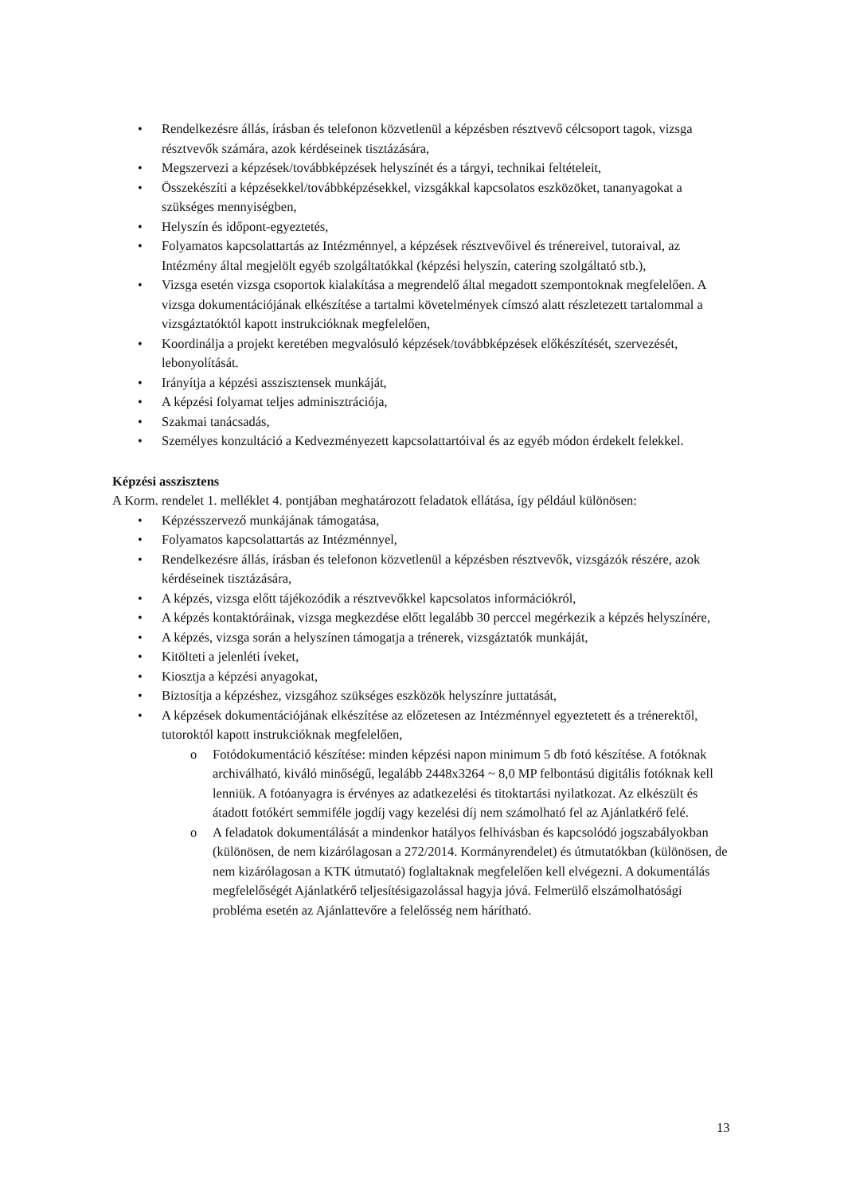• Rendelkezésre állás, írásban és telefonon közvetlenül a képzésben résztvevő célcsoport tagok, vizsga résztvevők számára, azok kérdéseinek tisztázására,
• Megszervezi a képzések/továbbképzések helyszínét és a tárgyi, technikai feltételeit,
• Összekészíti a képzésekkel/továbbképzésekkel, vizsgákkal kapcsolatos eszközöket, tananyagokat a szükséges mennyiségben,
• Helyszín és időpont-egyeztetés,
• Folyamatos kapcsolattartás az Intézménnyel, a képzések résztvevőivel és trénereivel, tutoraival, az Intézmény által megjelölt egyéb szolgáltatókkal (képzési helyszín, catering szolgáltató stb.),
• Vizsga esetén vizsga csoportok kialakítása a megrendelő által megadott szempontoknak megfelelően. A vizsga dokumentációjának elkészítése a tartalmi követelmények címszó alatt részletezett tartalommal a vizsgáztatóktól kapott instrukcióknak megfelelően,
• Koordinálja a projekt keretében megvalósuló képzések/továbbképzések előkészítését, szervezését, lebonyolítását.
• Irányítja a képzési asszisztensek munkáját,
• A képzési folyamat teljes adminisztrációja,
• Szakmai tanácsadás,
• Személyes konzultáció a Kedvezményezett kapcsolattartóival és az egyéb módon érdekelt felekkel.
Képzési asszisztens
A Korm. rendelet 1. melléklet 4. pontjában meghatározott feladatok ellátása, így például különösen:
• Képzésszervező munkájának támogatása,
• Folyamatos kapcsolattartás az Intézménnyel,
• Rendelkezésre állás, írásban és telefonon közvetlenül a képzésben résztvevők, vizsgázók részére, azok kérdéseinek tisztázására,
• A képzés, vizsga előtt tájékozódik a résztvevőkkel kapcsolatos információkról,
• A képzés kontaktóráinak, vizsga megkezdése előtt legalább 30 perccel megérkezik a képzés helyszínére,
• A képzés, vizsga során a helyszínen támogatja a trénerek, vizsgáztatók munkáját,
• Kitölteti a jelenléti íveket,
• Kiosztja a képzési anyagokat,
• Biztosítja a képzéshez, vizsgához szükséges eszközök helyszínre juttatását,
• A képzések dokumentációjának elkészítése az előzetesen az Intézménnyel egyeztetett és a trénerektől, tutoroktól kapott instrukcióknak megfelelően,
o Fotódokumentáció készítése: minden képzési napon minimum 5 db fotó készítése. A fotóknak archiválható, kiváló minőségű, legalább 2448x3264 ~ 8,0 MP felbontású digitális fotóknak kell lenniük. A fotóanyagra is érvényes az adatkezelési és titoktartási nyilatkozat. Az elkészült és átadott fotókért semmiféle jogdíj vagy kezelési díj nem számolható fel az Ajánlatkérő felé.
o A feladatok dokumentálását a mindenkor hatályos felhívásban és kapcsolódó jogszabályokban (különösen, de nem kizárólagosan a 272/2014. Kormányrendelet) és útmutatókban (különösen, de nem kizárólagosan a KTK útmutató) foglaltaknak megfelelően kell elvégezni. A dokumentálás megfelelőségét Ajánlatkérő teljesítésigazolással hagyja jóvá. Felmerülő elszámolhatósági probléma esetén az Ajánlattevőre a felelősség nem hárítható.
13